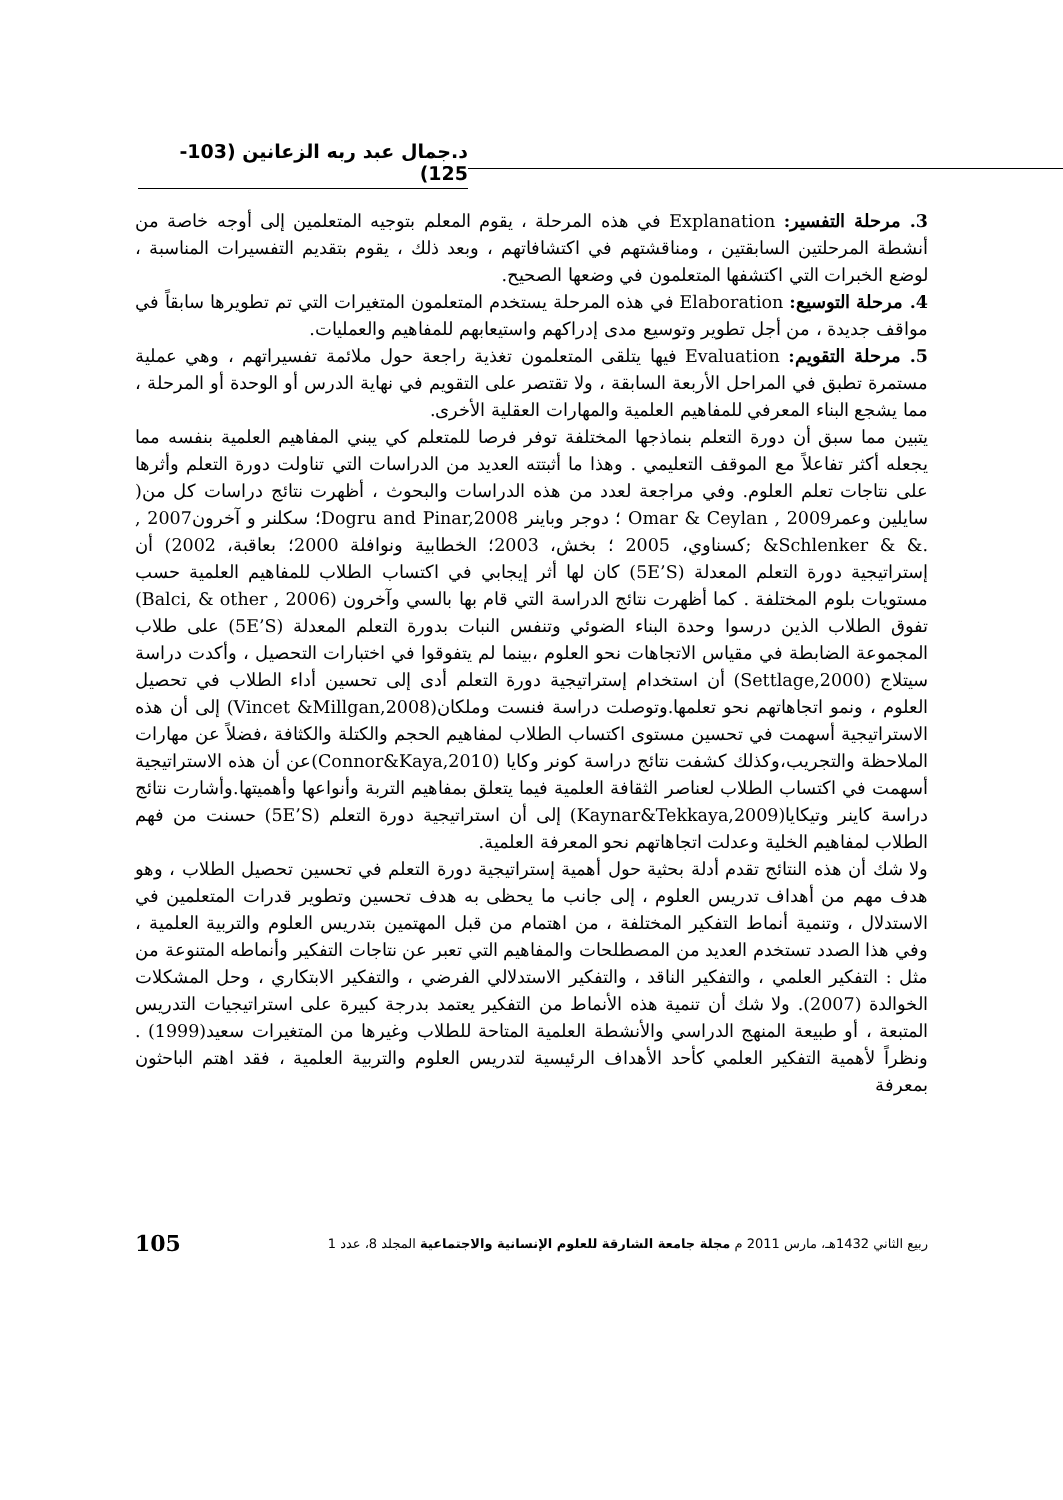د.جمال عبد ربه الزعانين (103-125)
3. مرحلة التفسير: Explanation في هذه المرحلة ، يقوم المعلم بتوجيه المتعلمين إلى أوجه خاصة من أنشطة المرحلتين السابقتين ، ومناقشتهم في اكتشافاتهم ، وبعد ذلك ، يقوم بتقديم التفسيرات المناسبة ، لوضع الخبرات التي اكتشفها المتعلمون في وضعها الصحيح.
4. مرحلة التوسيع: Elaboration في هذه المرحلة يستخدم المتعلمون المتغيرات التي تم تطويرها سابقاً في مواقف جديدة ، من أجل تطوير وتوسيع مدى إدراكهم واستيعابهم للمفاهيم والعمليات.
5. مرحلة التقويم: Evaluation فيها يتلقى المتعلمون تغذية راجعة حول ملائمة تفسيراتهم ، وهي عملية مستمرة تطبق في المراحل الأربعة السابقة ، ولا تقتصر على التقويم في نهاية الدرس أو الوحدة أو المرحلة ، مما يشجع البناء المعرفي للمفاهيم العلمية والمهارات العقلية الأخرى.
يتبين مما سبق أن دورة التعلم بنماذجها المختلفة توفر فرصا للمتعلم كي يبني المفاهيم العلمية بنفسه مما يجعله أكثر تفاعلاً مع الموقف التعليمي . وهذا ما أثبتته العديد من الدراسات التي تناولت دورة التعلم وأثرها على نتاجات تعلم العلوم. وفي مراجعة لعدد من هذه الدراسات والبحوث ، أظهرت نتائج دراسات كل من( سايلين وعمرOmar & Ceylan , 2009 ؛ دوجر وباينر Dogru and Pinar,2008؛ سكلنر و آخرون2007 , .& & Schlenker& ;كسناوي، 2005 ؛ بخش، 2003؛ الخطابية ونوافلة 2000؛ بعاقبة، 2002) أن إستراتيجية دورة التعلم المعدلة (5E’S) كان لها أثر إيجابي في اكتساب الطلاب للمفاهيم العلمية حسب مستويات بلوم المختلفة . كما أظهرت نتائج الدراسة التي قام بها بالسي وآخرون (Balci, & other , 2006) تفوق الطلاب الذين درسوا وحدة البناء الضوئي وتنفس النبات بدورة التعلم المعدلة (5E’S) على طلاب المجموعة الضابطة في مقياس الاتجاهات نحو العلوم ،بينما لم يتفوقوا في اختبارات التحصيل ، وأكدت دراسة سيتلاج (Settlage,2000) أن استخدام إستراتيجية دورة التعلم أدى إلى تحسين أداء الطلاب في تحصيل العلوم ، ونمو اتجاهاتهم نحو تعلمها.وتوصلت دراسة فنست وملكان(Vincet &Millgan,2008) إلى أن هذه الاستراتيجية أسهمت في تحسين مستوى اكتساب الطلاب لمفاهيم الحجم والكتلة والكثافة ،فضلاً عن مهارات الملاحظة والتجريب،وكذلك كشفت نتائج دراسة كونر وكايا (Connor&Kaya,2010)عن أن هذه الاستراتيجية أسهمت في اكتساب الطلاب لعناصر الثقافة العلمية فيما يتعلق بمفاهيم التربة وأنواعها وأهميتها.وأشارت نتائج دراسة كاينر وتيكايا(Kaynar&Tekkaya,2009) إلى أن استراتيجية دورة التعلم (5E’S) حسنت من فهم الطلاب لمفاهيم الخلية وعدلت اتجاهاتهم نحو المعرفة العلمية.
ولا شك أن هذه النتائج تقدم أدلة بحثية حول أهمية إستراتيجية دورة التعلم في تحسين تحصيل الطلاب ، وهو هدف مهم من أهداف تدريس العلوم ، إلى جانب ما يحظى به هدف تحسين وتطوير قدرات المتعلمين في الاستدلال ، وتنمية أنماط التفكير المختلفة ، من اهتمام من قبل المهتمين بتدريس العلوم والتربية العلمية ، وفي هذا الصدد تستخدم العديد من المصطلحات والمفاهيم التي تعبر عن نتاجات التفكير وأنماطه المتنوعة من مثل : التفكير العلمي ، والتفكير الناقد ، والتفكير الاستدلالي الفرضي ، والتفكير الابتكاري ، وحل المشكلات الخوالدة (2007). ولا شك أن تنمية هذه الأنماط من التفكير يعتمد بدرجة كبيرة على استراتيجيات التدريس المتبعة ، أو طبيعة المنهج الدراسي والأنشطة العلمية المتاحة للطلاب وغيرها من المتغيرات سعيد(1999) . ونظراً لأهمية التفكير العلمي كأحد الأهداف الرئيسية لتدريس العلوم والتربية العلمية ، فقد اهتم الباحثون بمعرفة
ربيع الثاني 1432هـ، مارس 2011 م مجلة جامعة الشارقة للعلوم الإنسانية والاجتماعية المجلد 8، عدد 1 105